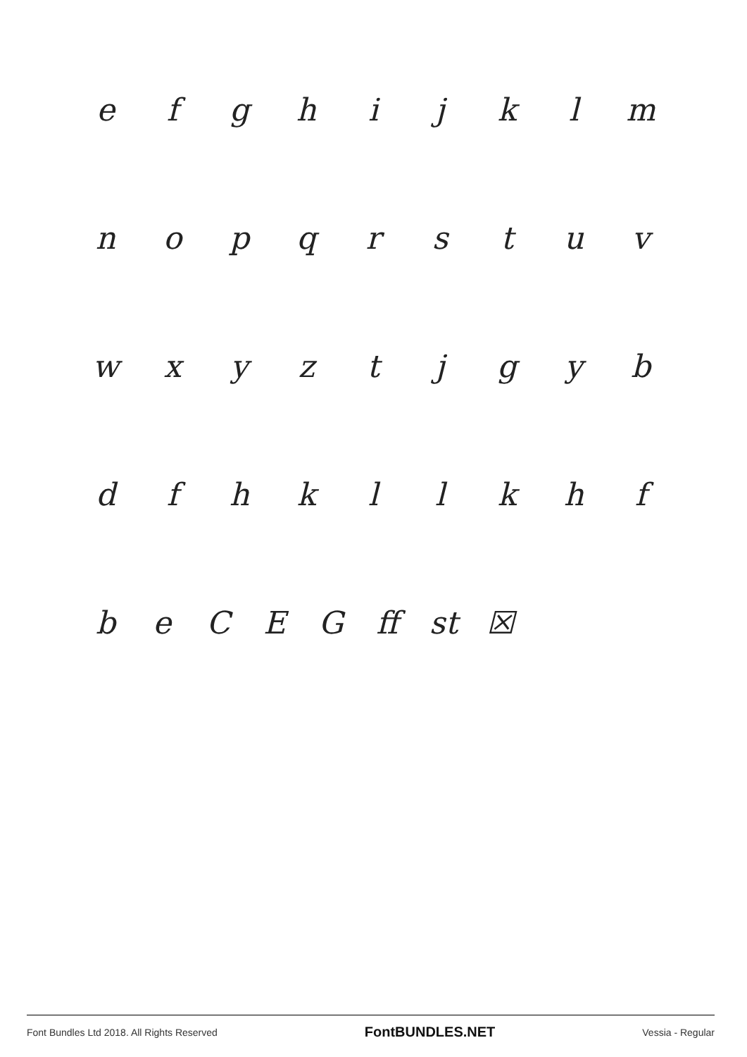e f g h i j k l m
n o p q r s t u v
w x y z t j g y b
d f h k l l k h f
b e C E G ff st ☒
Font Bundles Ltd 2018. All Rights Reserved FontBUNDLES.NET Vessia - Regular